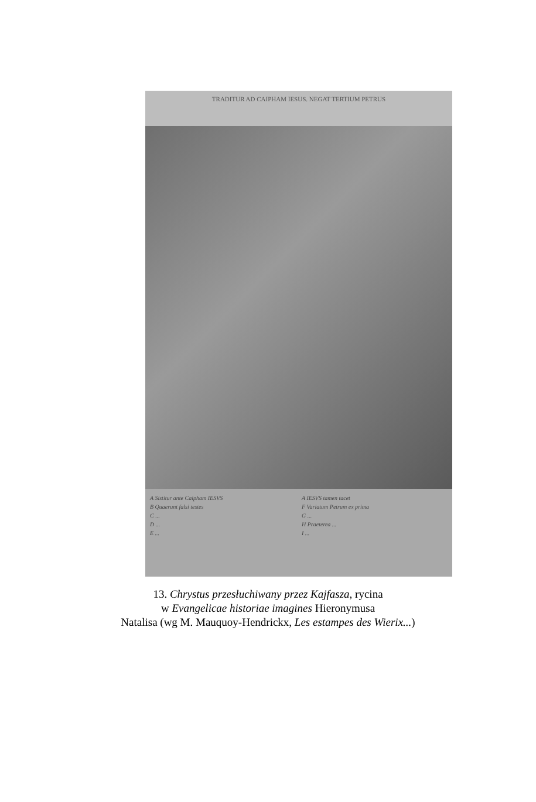TRADITUR AD CAIPHAM IESUS. NEGAT TERTIUM PETRUS
A Sistitur ante Caipham IESVS
B Quaerunt falsi testes
C ...
D ...
E ...
A IESVS tamen tacet
F Variatum Petrum ex prima
G ...
H Praeterea ...
I ...
13. Chrystus przesłuchiwany przez Kajfasza, rycina
w Evangelicae historiae imagines Hieronymusa
Natalisa (wg M. Mauquoy-Hendrickx, Les estampes des Wierix...)